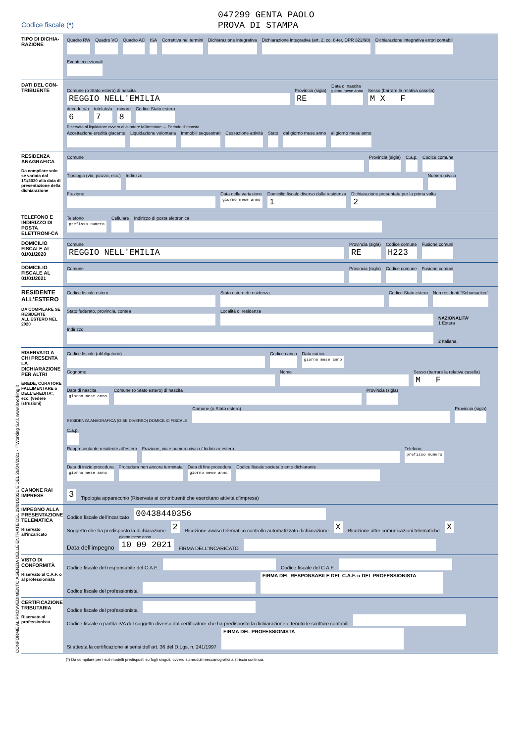047299 GENTA PAOLO
PROVA DI STAMPA
Codice fiscale (*)
TIPO DI DICHIA-RAZIONE
Quadro RW
Quadro VO
Quadro AC
ISA
Correttiva nei termini
Dichiarazione integrativa
Dichiarazione integrativa (art. 2, co. 8-ter, DPR 322/98)
Dichiarazione integrativa errori contabili
Eventi eccezionali
DATI DEL CON-TRIBUENTE
Comune (o Stato estero) di nascita
REGGIO NELL'EMILIA
Provincia (sigla)
RE
Data di nascita
giorno mese anno
Sesso (barrare la relativa casella)
M X F
deceduto/a
6
tutelato/a
7
minore
8
Codice Stato estero
Riservato al liquidatore ovvero al curatore fallimentare — Periodo d'imposta
Accettazione eredità giacente
Liquidazione volontaria
Immobili sequestrati
Cessazione attività
Stato
dal giorno mese anno
al giorno mese anno
RESIDENZA ANAGRAFICA
Da compilare solo se variata dal 1/1/2020 alla data di presentazione della dichiarazione
Comune
Provincia (sigla)
C.a.p.
Codice comune
Tipologia (via, piazza, ecc.)
Indirizzo
Numero civico
Frazione
Data della variazione
giorno mese anno
Domicilio fiscale diverso dalla residenza
1
Dichiarazione presentata per la prima volta
2
TELEFONO E INDIRIZZO DI POSTA ELETTRONI-CA
Telefono
prefisso numero
Cellulare
Indirizzo di posta elettronica
DOMICILIO FISCALE AL 01/01/2020
Comune
REGGIO NELL'EMILIA
Provincia (sigla)
RE
Codice comune
H223
Fusione comuni
DOMICILIO FISCALE AL 01/01/2021
Comune
Provincia (sigla)
Codice comune
Fusione comuni
RESIDENTE ALL'ESTERO
DA COMPILARE SE RESIDENTE ALL'ESTERO NEL 2020
Codice fiscale estero
Stato estero di residenza
Codice Stato estero
Non residenti "Schumacker"
Stato federato, provincia, contea
Località di residenza
NAZIONALITA'
1 Estera
Indirizzo
2 Italiana
RISERVATO A CHI PRESENTA LA DICHIARAZIONE PER ALTRI
EREDE, CURATORE FALLIMENTARE o DELL'EREDITA', ecc. (vedere istruzioni)
Codice fiscale (obbligatorio)
Codice carica
Data carica
giorno mese anno
Cognome
Nome
Sesso (barrare la relativa casella)
M F
Data di nascita
giorno mese anno
Comune (o Stato estero) di nascita
Provincia (sigla)
RESIDENZA ANAGRAFICA (O SE DIVERSO) DOMICILIO FISCALE
Comune (o Stato estero)
Provincia (sigla)
C.a.p.
Rappresentante residente all'estero
Frazione, via e numero civico / Indirizzo estero
Telefono
prefisso numero
Data di inizio procedura
giorno mese anno
Procedura non ancora terminata
Data di fine procedura
giorno mese anno
Codice fiscale società o ente dichiarante
CANONE RAI IMPRESE
3
Tipologia apparecchio (Riservata ai contribuenti che esercitano attività d'impresa)
IMPEGNO ALLA PRESENTAZIONE TELEMATICA
Riservato all'incaricato
Codice fiscale dell'incaricato
00438440356
Soggetto che ha predisposto la dichiarazione
2
Ricezione avviso telematico controllo automatizzato dichiarazione
X
Ricezione altre comunicazioni telematiche
X
Data dell'impegno
giorno mese anno
10 09 2021
FIRMA DELL'INCARICATO
VISTO DI CONFORMITÀ
Riservato al C.A.F. o al professionista
Codice fiscale del responsabile del C.A.F.
Codice fiscale del C.A.F.
Codice fiscale del professionista
FIRMA DEL RESPONSABILE DEL C.A.F. o DEL PROFESSIONISTA
CERTIFICAZIONE TRIBUTARIA
Riservato al professionista
Codice fiscale del professionista
Codice fiscale o partita IVA del soggetto diverso dal certificatore che ha predisposto la dichiarazione e tenuto le scritture contabili
Si attesta la certificazione ai sensi dell'art. 36 del D.Lgs. n. 241/1997
FIRMA DEL PROFESSIONISTA
(*) Da compilare per i soli modelli predisposti su fogli singoli, ovvero su moduli meccanografici a striscia continua.
CONFORME AL PROVVEDIMENTO AGENZIA DELLE ENTRATE DEL 29/01/2021 E DEL 26/04/2021 - ITWorking S.r.l. www.itworking.it